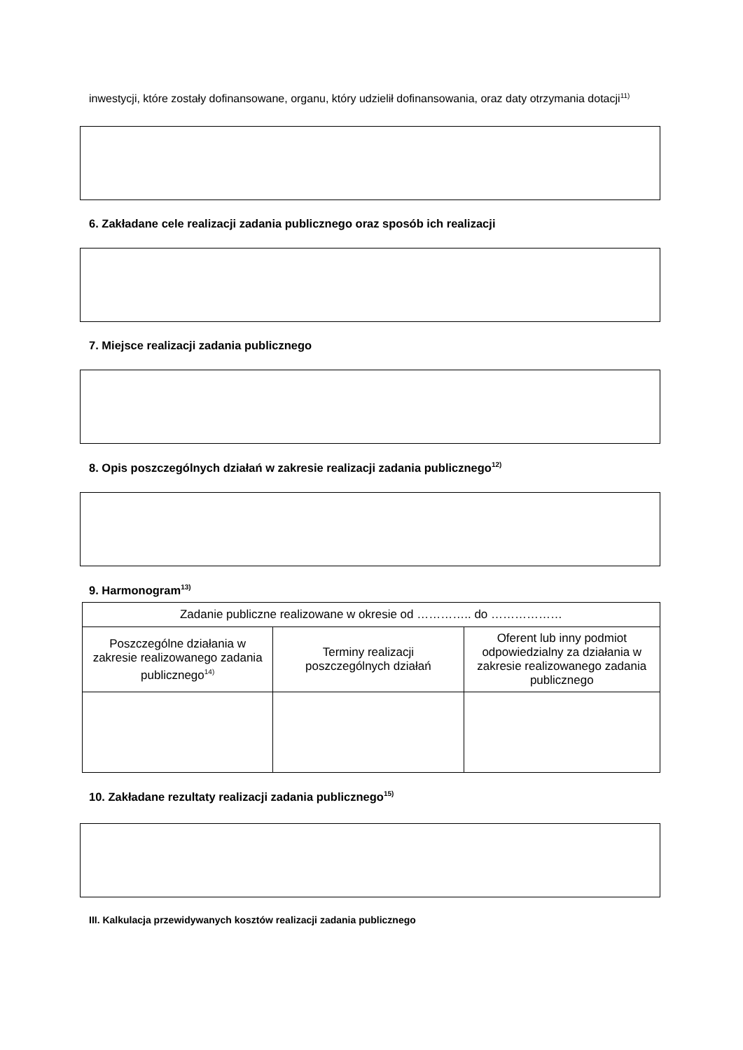inwestycji, które zostały dofinansowane, organu, który udzielił dofinansowania, oraz daty otrzymania dotacji<sup>11)</sup>
6. Zakładane cele realizacji zadania publicznego oraz sposób ich realizacji
7. Miejsce realizacji zadania publicznego
8. Opis poszczególnych działań w zakresie realizacji zadania publicznego<sup>12)</sup>
9. Harmonogram<sup>13)</sup>
| Zadanie publiczne realizowane w okresie od ………….. do ……………… | | |
| Poszczególne działania w zakresie realizowanego zadania publicznego<sup>14)</sup> | Terminy realizacji poszczególnych działań | Oferent lub inny podmiot odpowiedzialny za działania w zakresie realizowanego zadania publicznego |
10. Zakładane rezultaty realizacji zadania publicznego<sup>15)</sup>
III. Kalkulacja przewidywanych kosztów realizacji zadania publicznego